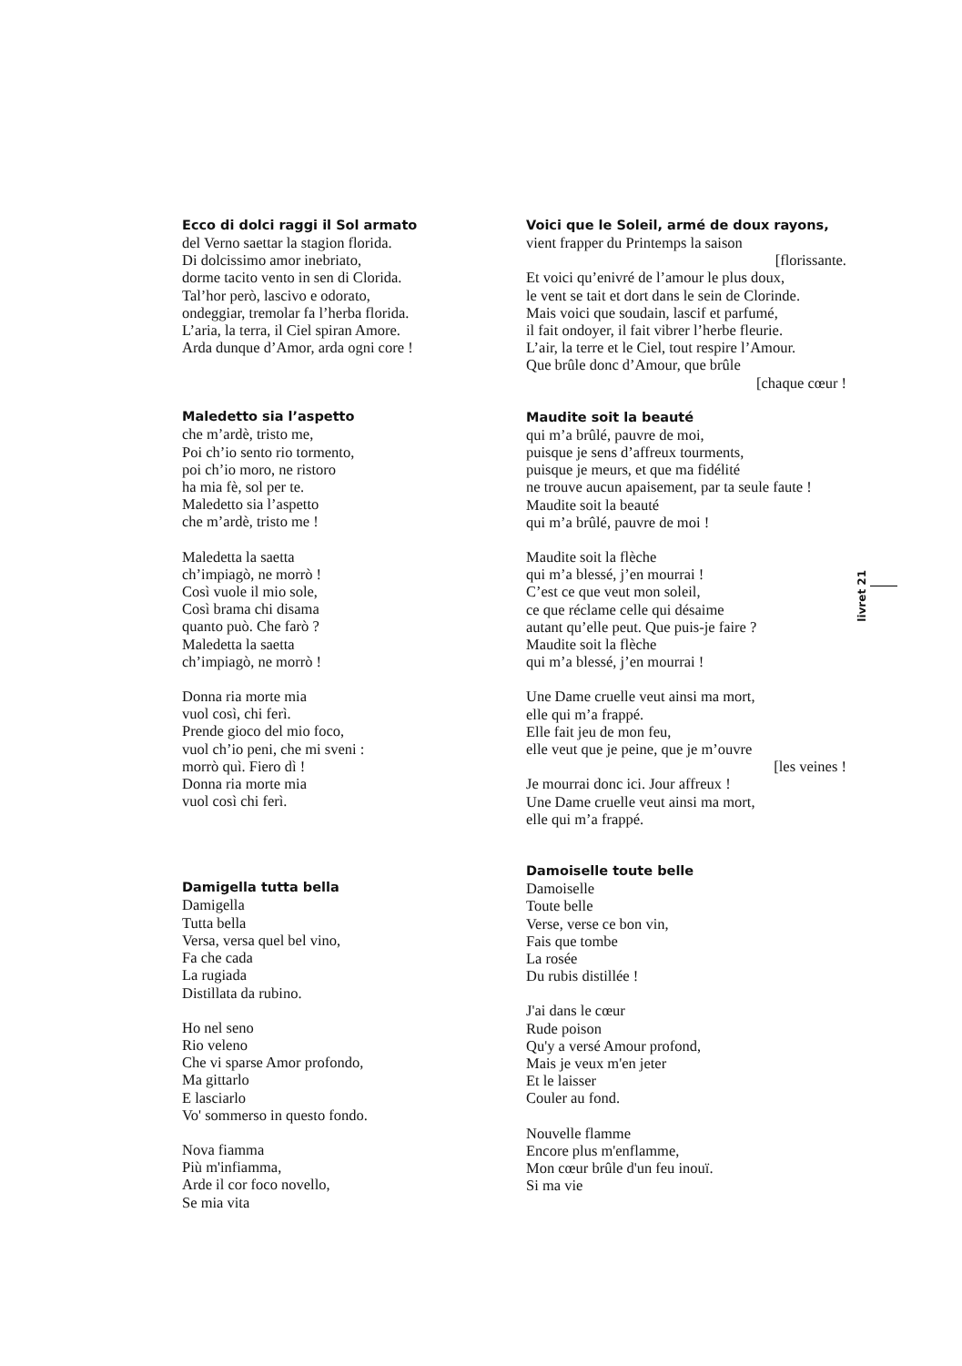Ecco di dolci raggi il Sol armato
del Verno saettar la stagion florida.
Di dolcissimo amor inebriato,
dorme tacito vento in sen di Clorida.
Tal’hor però, lascivo e odorato,
ondeggiar, tremolar fa l’herba florida.
L’aria, la terra, il Ciel spiran Amore.
Arda dunque d’Amor, arda ogni core !
Maledetto sia l’aspetto
che m’ardè, tristo me,
Poi ch’io sento rio tormento,
poi ch’io moro, ne ristoro
ha mia fè, sol per te.
Maledetto sia l’aspetto
che m’ardè, tristo me !
Maledetta la saetta
ch’impiagò, ne morrò !
Così vuole il mio sole,
Così brama chi disama
quanto può. Che farò ?
Maledetta la saetta
ch’impiagò, ne morrò !
Donna ria morte mia
vuol così, chi ferì.
Prende gioco del mio foco,
vuol ch’io peni, che mi sveni :
morrò quì. Fiero dì !
Donna ria morte mia
vuol così chi ferì.
Damigella tutta bella
Damigella
Tutta bella
Versa, versa quel bel vino,
Fa che cada
La rugiada
Distillata da rubino.
Ho nel seno
Rio veleno
Che vi sparse Amor profondo,
Ma gittarlo
E lasciarlo
Vo' sommerso in questo fondo.
Nova fiamma
Più m'infiamma,
Arde il cor foco novello,
Se mia vita
Voici que le Soleil, armé de doux rayons,
vient frapper du Printemps la saison
[florissante.
Et voici qu’enivré de l’amour le plus doux,
le vent se tait et dort dans le sein de Clorinde.
Mais voici que soudain, lascif et parfumé,
il fait ondoyer, il fait vibrer l’herbe fleurie.
L’air, la terre et le Ciel, tout respire l’Amour.
Que brûle donc d’Amour, que brûle
[chaque cœur !
Maudite soit la beauté
qui m’a brûlé, pauvre de moi,
puisque je sens d’affreux tourments,
puisque je meurs, et que ma fidélité
ne trouve aucun apaisement, par ta seule faute !
Maudite soit la beauté
qui m’a brûlé, pauvre de moi !
Maudite soit la flèche
qui m’a blessé, j’en mourrai !
C’est ce que veut mon soleil,
ce que réclame celle qui désaime
autant qu’elle peut. Que puis-je faire ?
Maudite soit la flèche
qui m’a blessé, j’en mourrai !
Une Dame cruelle veut ainsi ma mort,
elle qui m’a frappé.
Elle fait jeu de mon feu,
elle veut que je peine, que je m’ouvre
[les veines !
Je mourrai donc ici. Jour affreux !
Une Dame cruelle veut ainsi ma mort,
elle qui m’a frappé.
Damoiselle toute belle
Damoiselle
Toute belle
Verse, verse ce bon vin,
Fais que tombe
La rosée
Du rubis distillée !
J'ai dans le cœur
Rude poison
Qu'y a versé Amour profond,
Mais je veux m'en jeter
Et le laisser
Couler au fond.
Nouvelle flamme
Encore plus m'enflamme,
Mon cœur brûle d'un feu inouï.
Si ma vie
livret 21